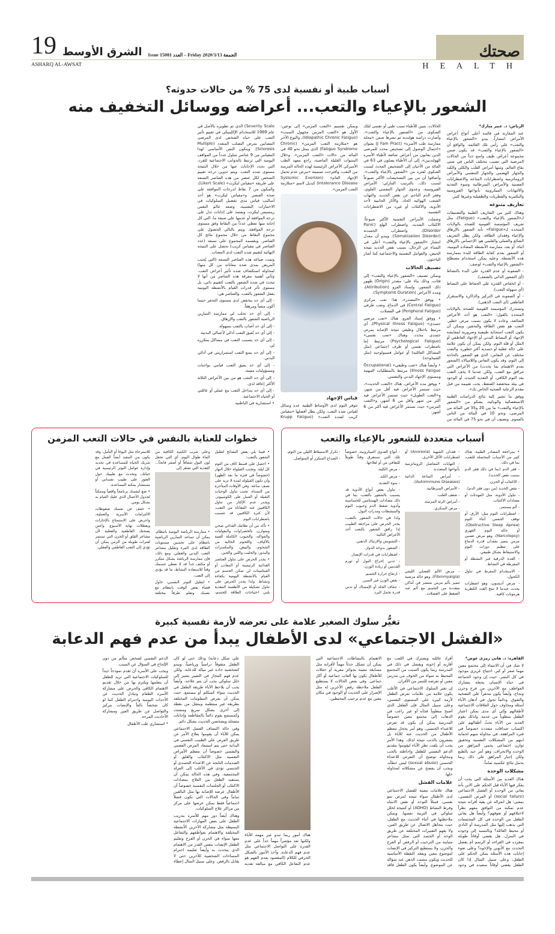صحتك
19 الشرق الأوسط Issue 15081 العدد – Friday 2020/3/13 الجمعة
HEALTH ASHARQ AL-AWSAT
أسباب طبية أو نفسية لدى 75 % من حالات حدوثه؟
الشعور بالإعياء والتعب... أعراضه ووسائل التخفيف منه
الرياض: د. عبير مبارك*
عند المقارنة في قائمة أعلى أنواع أعراض الأمراض انتشاراً، يبدو «الشعور بالإعياء والتعب» على رأس تلك القائمة. والواقع أن «الشعور بالإعياء والتعب» قد يكون ضمن مجموعة أعراض طيف واسع جداً من الحالات المرضية التي تصيب مختلف الناس في شتى بقاع العالم، ومنها أمراض القلب والكلى والكبد والجهاز الهضمي والجهاز التنفسي والأمراض الروماتزمية واضطرابات المناعة والاضطرابات العصبية والأمراض السرطانية وسوء التغذية والالتهابات الميكروبية بأنواعها الفيروسية والبكتيرية والفطريات والطفيلية وغيرها كثير.
تعاريف متنوعة
وهناك كثير من التعاريف الطبية والتصنيفات لـ«الشعور بالإعياء والتعب» (Fatigue)، مثل تعريف المؤسسة القومية للصحة بالولايات المتحدة لـ«Fatigue» بأنه الشعور بالإرهاق والإعياء وفقدان الطاقة. ولكن يظل التعريف الشائع والعملي والعلمي هو: الإحساس بالإرهاق أثناء، أو بعد، ممارسة الأنشطة المعتادة اليومية، أو الشعور بعدم كفاية الطاقة للبدء بممارسة هذه الأنشطة. وعليه يمكن استخدام مصطلح «الشعور بالإعياء والتعب» لوصف:
- الصعوبة أو عدم القدرة على البدء بالنشاط (أي الشعور الذاتي بالضعف).
- أو انخفاض القدرة على الحفاظ على النشاط (أي سهولة التعب).
- أو الصعوبة في التركيز والذاكرة والاستقرار العاطفي (أي التعب الذهني).
وتستدرك المؤسسة القومية للصحة بالولايات المتحدة بالقول: «التعب هو أحد الأعراض الشائعة، وعادة لا يكون بسبب مرض خطير. التعب هو نقص الطاقة والتحفيز، ويمكن أن يكون التعب استجابة طبيعية وضرورية لمعايشة الإجهاد أو النشاط البدني أو الإجهاد العاطفي أو الملل أو قلة النوم. ولكن يمكن أن يكون علامة على حالة عقلية أو جسدية أكثر خطورة. والتعب مختلف عن النعاس، الذي هو الشعور بالحاجة إلى النوم، وقد يكون النعاس واللامبالاة (الشعور بعدم الاهتمام بما يحدث) من الأعراض التي تترافق مع التعب، ولكن عندما لا يخف التعب بعد النوم الكافي، أو التغذية الجيدة، أو الوجود في بيئة منخفضة الضغط، يجب تقييمه من قبل مقدم الرعاية الصحية الخاص بك».
ووفق ما تشير إليه نتائج الدراسات الطبية الاستقصائية والوبائية، يشكو من «الشعور بالإعياء والتعب» ما بين 20 و35 في المائة من المرضى، ونحو 10 في المائة من الناس بالعموم. وتضيف أن في نحو 75 في المائة من الحالات، يتبين للأطباء سبب طبي أو نفسي لتلك الشكوى من «الشعور بالإعياء والتعب». وأشارت دراسة هولندية تم نشرها ضمن «مجلة ممارسة طب الأسرة» (J Fam Pract) بعنوان «احتمال الوصول إلى تشخيص محدد للمرضى الذين يعانون من أعراض شائعة لأطباء الأسرة الهولنديين»، إلى أن الأطباء يصلون في 63 في المائة من الأحيان إلى التشخيص المحدد لسبب الشكوى لفترة من «الشعور بالإعياء والتعب». وأضافوا أن من بين التشخيصات الأكثر شيوعاً لسبب ذلك، بالترتيب التنازلي: الأمراض الفيروسية، وعدوى الجهاز التنفسي العلوي، وفقر الدم الناجم عن نقص الحديد، والتهاب الشعب الهوائية الحاد، والآثار الجانبية لأحد الأدوية، والاكتئاب أو غيره من الاضطرابات النفسية.
وشملت الأمراض النفسية الأكثر شيوعاً: الاكتئاب الشديد، واضطراب الهلع (Panic Disorder)، واضطراب الجسدنة (Somatization Disorder). ويبدو أن معدل انتشار «الشعور بالإعياء والتعب» أعلى في النساء عن الرجال، بسبب نقص الحديد نتيجة الحيض، والعوامل النفسية والاجتماعية كما أشار الباحثون.
تصنيف الحالات
ويمكن تصنيف «الشعور بالإعياء والتعب» إلى فئات، وذلك بناء على: مصدر (Origin) ظهور ذلك الشعور، وإسناد العزو (Attribution)، ومدة الأعراض (Symptoms Duration).
• ووفق «المصدر»، هنا: تعب مركزي (Central Fatigue) في الدماغ، وتعب طرفي (Peripheral Fatigue) في العضلات.
• ووفق إسناد العزو، هناك «تعب مرضي جسدي» (Physical Illness Fatigue)، أي مرتبط باختلال وظيفي نتيجة الإصابة بمرض جسدي محدد، وهناك «تعب نفسي» (Psychological Fatigue) مرتبط إما باضطراب نفسي أو ظرف اجتماعي (مثل المشاكل العائلية) أو عوامل فسيولوجية (مثل الشيخوخة).
• وأيضاً هناك «تعب وظيفي» (Occupational Illness Fatigue) مرتبط بالمتطلبات المهنية ومستوى الإجهاد البدني والنفسي.
• ووفق مدة الأعراض، هناك «التعب الحديث»، حيث تستمر الأعراض فيه أقل من شهر، و«التعب الطويل» حيث تستمر الأعراض فيه أكثر من شهر وأقل من 6 أشهر، و«التعب المزمن» حيث تستمر الأعراض فيه أكثر من 6 أشهر.
ويمكن تقسيم «التعب المزمن» إلى نوعين: الأول هو «التعب المزمن مجهول السبب» (Idiopathic Chronic Fatigue)، والنوع الآخر هو «متلازمة التعب المزمن» (Chronic Fatigue Syndrome) الذي يمثل نحو 40 في المائة من حالات «التعب المزمن». وخلال السنوات القليلة الماضية، راجع معهد الطب الأميركي الأعراض الرئيسية لهذه الحالة المزمنة من التعب، واقترحت تسميته «مرض عدم تحمل الإجهاد العام» (Systemic Exertion Intolerance Disease) كبديل لاسم «متلازمة التعب المزمن».
قياس الإجهاد
تتوفر اليوم لدى الأوساط الطبية عدة وسائل لقياس شدة التعب، ولكن يظل أفضلها «مقياس كريب لشدة التعب» (Krupp Fatigue Severity Scale) الذي تم تطويره بالأصل في عام 1989 للاستخدام الإكلينيكي في تقييم تأثير التعب على حياة الشخص لدى المرضى المصابين بمرض التصلب المتعدد (Multiple Sclerosis). ويتكون النص الأساسي لهذا المقياس من 9 عناصر تتناول عدداً من المواقف اليومية التي ترتبط بالجوانب الاجتماعية للفرد، التي تحدد الإجابات عنها من خلال النتيجة مستوى شدة التعب. ويتم تدوين درجة تقييم الشخص لكل عنصر من هذه العناصر التسعة على طريقة «مقياس ليكرت» (Likert Scale)، والمكون من 7 نقاط لدرجات الموافقة على صحة العنصر. و«مقياس ليكرت» هو أحد أساليب قياس مدى تفضيل السلوكيات في الاختبارات النفسية، وضعه عالم النفس رينسيس ليكرت، ويعتمد على إجابات تدل على درجة الموافقة أو عدمها على صيغة ما، التي كل إجابة منها تعطي عدداً من النقاط وفق مستوى درجة الموافقة. ويتم بالتالي الحصول على مجموع النقاط من خلال مجموع نتائج كل العناصر. وبقسمة المجموع على تسعة (عدد العناصر في مقياس كريب) نحصل على النتيجة النهائية لتقييم شدة التعب لدى المصاب.
وتمت صياغة هذه العناصر التسعة (التي يُجيب المريض بمدى شدة معاناته من كل منها) لمحاولة استكشاف شدة تأثير أعراض التعب. وتأتي أهمية معرفة هذه العناصر من أنها لا تبحث في شدة الشعور بالتعب كتقييم ذاتي، بل مستوى تأثر قدرات القيام بالأنشطة اليومية بفعل الشعور بالتعب، والعناصر هي:
- إلى أي حد ينخفض لدي مستوى التحفز حينما أكون متعباً ومرهقاً.
- إلى أي حد تجلب لي ممارسة التمارين الرياضية الشعور بالتعب والإرهاق.
- إلى أي حد أصاب بالتعب بسهولة.
- إلى أي حد يُعيق التعب أدائي لأعمالي البدنية.
- إلى أي حد يتسبب التعب في مشاكل متكررة لي.
- إلى أي حد يمنع التعب استمراريتي في أدائي البدني.
- إلى أي حد يعيق التعب قيامي بواجبات ومسؤوليات معينة.
- إلى أي حد التعب هو من بين الأعراض الثلاثة الأكثر إعاقة لدي.
- إلى أي حد يتداخل التعب مع عملي أو عائلتي أو الحياة الاجتماعية.
• استشارية في الباطنية
أسباب متعددة للشعور بالإعياء والتعب
• بمراجعة المصادر الطبية، هناك كثير من الأسباب المحتملة للتعب، بما في ذلك:
- فقر الدم (بما في ذلك فقر الدم بسبب نقص الحديد).
- الاكتئاب أو الحزن.
- نقص الحديد (من دون فقر الدم).
- تناول الأدوية، مثل المهدئات أو مضادات الاكتئاب.
- ألم مستمر.
- اضطرابات النوم مثل: الأرق، أو توقف التنفس أثناء النوم (Obstructive Sleep Apnea)، أو حالة النوم القهري (Narcolepsy)، وهو مرض عصبي مزمن يتميز بفقدان قدرة الدماغ على تنظيم دورات النوم والاستيقاظ بشكل طبيعي.
- الغدة الدرقية غير النشطة أو المفرطة في النشاط.
- الاستخدام المفرط في تناول الكحول.
- مرض أديسون، وهو اضطراب يحدث عندما لا تنتج الغدد الكظرية هرمونات كافية.
- فقدان الشهية (Anorexia) أو اضطرابات الأكل الأخرى.
- التهابات المفاصل الروماتزمية بأنواعها المتعددة.
- أمراض المناعة الذاتية (Autoimmune Diseases).
- الأمراض السرطانية.
- ضعف القلب.
- أمراض الرئة المزمنة.
- مرض السكري.
- مرض الألم العضلي الليفي (Fibromyalgia)، وهو حالة مرضية تتميز بألم مزمن منتشر في أماكن متعددة من الجسم مع ألم عند الضغط على العضلات.
- أنواع العدوى الميكروبية، خصوصاً تلك التي تستغرق وقتاً طويلاً للتعافي من أو لعلاجها.
- مرض الكلية.
- مرض الكبد.
- سوء التغذية.
- تناول بعض أنواع الأدوية قد يتسبب بالشعور بالتعب، بما في ذلك مضادات الهستامين للحساسية وأدوية ضغط الدم وحبوب النوم والمنشطات ومدرات البول.
ولذا في حالات الشعور بالتعب، يجدر الحرص على مراجعة الطبيب إذا رافق الشعور بالتعب أحد الأعراض التالية:
- التشويش والارتباك الذهني.
- الشعور بدوخة الدوار.
- اضطرابات في قدرات الإبصار.
- تدني إخراج البول أو تورم القدمين أو زيادة الوزن.
- ارتفاع حرارة الجسم.
- نقص الوزن غير المبرر.
- جفاف الجلد أو الإمساك أو تدني قدرة تحمل البرد.
- تكرار الاستيقاظ الليلي من النوم.
- الصداع المتكرر أو المتواصل.
خطوات للعناية بالنفس في حالات التعب المزمن
• فيما يلي بعض النصائح لتقليل الشعور بالتعب:
• احصل على قسط كاف من النوم كل ليلة. وتجنب القيلولة خلال النهار (خصوصاً في فترة ما بعد الظهر) وأن تكون القيلولة لمدة لا تزيد على نصف ساعة. وفي الأوقات المتأخرة من المساء، تجنب تناول الوجبات الثقيلة أو العمل على الكومبيوتر. ويجدر عدم الإكثار من تناول الكافيين عند المعاناة من التعب، لأن كثرة الكافيين قد تتسبب باضطرابات النوم.
• تأكد من أن نظامك الغذائي صحي ومتوازن، بالخضراوات والبقوليات والفواكه، والحبوب الكاملة الغنية بالألياف، واللحوم الخالية من الشحوم، والبيض، والمكسرات والبذور، والحليب واللبن والجبن.
• يجدر الحرص على تناول العناصر الغذائية الرئيسية أو المعادن أو الفيتامينات لن تمكن الجسم من القيام بالأنشطة اليومية بكفاءة ونشاط. ولذا يجدر الحرص على تناول تشكيلة من الأطعمة المغذية يلبي احتياجات الطاقة للجسم، وعلى شرب الكمية الكافية من الماء طوال اليوم، أي التي تجعل لون البول شفافاً أو أصفر فاتحاً... التغذية التي تفتقر إلى
• ممارسة الرياضة اليومية بانتظام. يمكن أن تساعد التمارين الرياضية بانتظام على تحسين مستويات الطاقة لدى المرء وتقليل مشاعر التعب البدني والعقلي. ومع ذلك، فإن ممارسة الرياضة بشكل متكرر أو مكثف جداً قد لا تعطي جسمك وقتاً للاستعادة النشاط، ما قد يؤدي إلى التعب.
• لتقليل التوتر النفسي، حاول قضاء بعض الوقت بانتظام مع نفسك وتعلم طرقاً مختلفة للاسترخاء مثل اليوغا أو التأمل. وقد يكون من المفيد أيضاً العمل مع شريك الحياة للمساعدة في تحديد وإدارة عوامل التوتر الرئيسية في حياتك، وتحدث مع طبيبك حول العثور على طبيب نفساني أو مستشار يمكنه المساعدة.
• ضع لنفسك برنامجاً واقعياً وممكناً لجدول الأعمال الذي عليك القيام به بشكل يومي.
• خفف عن نفسك ضغوطات الالتزامات الأسرية والعملية، واحرص على الاستمتاع بالإجازات وبعطلات نهاية الأسبوع. واعتنِ بصحتك العاطفية والعقلية لأن مشاعر القلق أو الحزن التي تستمر لفترات طويلة من الزمن يمكن أن تؤدي إلى التعب العاطفي والعقلي.
تغيُّر سلوك الصغير علامة على تعرضه لأزمة نفسية كبيرة
«الفشل الاجتماعي» لدى الأطفال يبدأ من عدم فهم الدعابة
القاهرة: د. هاني رمزي عوض*
لا شك في أن الانتماء إلى مجتمع معين مهما صغر أو كبر، احتياج غريزي موجود في كل البشر، حيث إن وجود الجماعة في حياة الإنسان يجعله يتشارك العواطف مع الآخرين من فرح وحزن ونجاح، وأيضاً يكون محفزاً على التضحية والتفوق. ودائماً تجول في أذهان الآباء أسئلة ومخاوف حول العلاقات الاجتماعية لأطفالهم وإلى أي مدى يمكن اعتبار الطفل منطوياً من عدمه. ولذلك يقوم العديد من الآباء بحثّ أطفالهم على اكتساب صداقات متعددة خصوصاً في فترة المراهقة، في محاولة منهم لحماية ابنهم من المشكلات النفسية وتحقيق توازن اجتماعي يحمي المراهق من الوحدة والانحراف، وهو أمر جيد بالطبع ولكن إجبار المراهق على ذلك ربما يحمل نتائج عكسية تماماً.
مشكلات الوحدة
هناك العديد من الأسئلة التي يجب أن يفكر فيها الآباء قبل الحكم على الابن بأنه يعاني من الوحدة أو الفشل الاجتماعي (social failure) أو المرض النفسي، بمعنى: هل انعزاله عن بقية أقرانه نتيجة عدم تمكنه من التوافق معهم نظراً لاختلافهم أو تفوقهم؟ وأيضاً هل يعاني الطفل من الوحدة في كل المجتمعات التي يذهب إليها مثل المدرسة أو النادي أو محيط العائلة؟ وبالنسبة إلى وجوده في المنزل، هل يقضي أوقاتاً طويلة بمفرده في القراءة أو الرسم أم يفضل التحدث مع الأبوين والإخوة؟ وعلى ضوء إجابات هذه الأسئلة يمكن الحكم على الطفل، وعلى سبيل المثال إذا كان الطفل يقضي أوقاتاً سعيدة في وجود أفراد عائلته ويشترك في اللعب مع أقاربه أو إخوته ويفشل في ذلك في المدرسة ربما يكون السبب من المجتمع المحيط به سواء من الخوف من مدرس معين أو تعرضه للتنمر من الأقران.
إن تغير السلوك الاجتماعي في الأغلب يكون علامة من علامات تعرض الطفل لأزمة كبيرة على المستوى النفسي، وعلى سبيل المثال فإن الطفل الذي أصبح منطوياً فجأة أو غير راغب في الذهاب إلى مجتمع معين خصوصاً المدرسة يمكن أن يكون قد تعرض للاعتداء الجنسي، وهو أمر يخجل معظم الأطفال من الحديث عنه للآباء بل يشعرون بالذنب نتيجة لذلك. وهذا الأمر يجب أن يلفت نظر الآباء ليقوموا بتقديم الدعم النفسي للطفل وإحاطته بالحب ومحاولة توضيح أن التعرض للاعتداء الجنسي (sexual abuse) ليس خطأه، ويجب أن يفصح عن مشكلاته لمحاولة حلها.
علامات الفشل
هناك علامات معينة للفشل الاجتماعي لدى الأطفال سواء نتيجة لمرض نمو نفسي، فمثلاً التوحد أو نقص الانتباه وفرط النشاط (ADHD) أو كنتيجة لخلل سلوكي في التربية نفسها. ويمكن ملاحظتها في أثناء الحديث مع الطفل، حيث يتجاهل الاتصال عن طريق العين، ولا يفهم التعبيرات المختلفة عن طريق الوجه أو الجسد التي تمثل مشاعر متباينة من الترحيب أو الرفض أو الفرح والحزن، ولا يستطيع التركيز في الإنصات لموضوع معين ويفقد النقطة الأساسية للحديث ويكون مشتت الذهن عند سؤاله عن الموضوع. وأيضاً يكون الطفل فاقد الاهتمام بالنشاطات الاجتماعية التي يمكن أن تشكل حدثاً مهماً لأقرانه مثل مسابقة معينة بجوائز مغرية أو حفلات للأطفال تكون بها ألعاب جماعية أو أكل جماعي. وفي بعض الحالات لا يستطيع الطفل ملاحظة رفض الآخرين له مثل الإصرار على الحديث أو الوجود في مكان معين مع عدم ترحيب المحيطين.
هناك أمور ربما تبدو غير مهمة للآباء ولكنها تعد مؤشراً مهماً جداً على عدم القدرة على التواصل الاجتماعي مثل عدم فهم الدعابة، وأخذ الأمور بالشكل الحرفي للكلام (المقصود بعدم الفهم هو عدم التفاعل الكافي مع مبالغة نقدية على شكل دعابة) وذلك حتى لو كان الطفل متفوقاً دراسياً ورياضياً، ويبدو كشخصية جادة غير ميالة للدعابة. ولكن عدم فهم المجاز في التعبير يشير إلى خلل سلوكي يجب أن يتم علاجه. وأيضاً يجب أن يلاحظ الآباء طريقة الطفل في الحديث سواء كمتكلم أو مستمع، حيث يمكن أن يعرض المعلومات المختلفة بطريقة غير منتظمة وينتقل من نقطة إلى أخرى بشكل سريع ومشتت وكمستمع يقوم دائماً بالمقاطعة وإجابات متعجلة ويشخصن الحديث بشكل دائم.
وفي حالة اكتشاف الفشل الاجتماعي يمكن للآباء أن يقوموا بعلاج الأمر عن طريق العرض على الطبيب النفسي في البداية حتى يتم استبعاد المرض العصبي والنفسي خصوصاً أن معظم الأمراض النفسية مثل الاكتئاب والقلق أو الصدمات الناتجة عن الاعتداء الجسدي أو الجنسي تؤدي في الأغلب إلى العزلة المجتمعية. وفي هذه الحالة يمكن أن يستفيد الطفل من العلاج بمضادات الاكتئاب أو الجلسات النفسية خصوصاً أن الأطفال عرضة للإصابة بها مثل البالغين تماماً وفي الحالات التي تكون فشلاً اجتماعياً فقط يمكن عرضها على مركز من مراكز علاج السلوكيات.
وهناك أيضاً دور مهم للأسرة بتدريب الطفل على بعض المهارات الاجتماعية البسيطة مثل مشاركة الآخرين الأنشطة المختلفة والاهتمام بعواطفهم والتفاعل معها سواء في الحزن أو الفرح وتعليم الطفل الإنصات بنفس القدر من الاهتمام الذي يتحدث به وأيضاً تعليمه احترام المساحات الشخصية للآخرين حتى لا يقابل بالرفض. وعلى سبيل المثال إعطاء الدعم النفسي لشخص متألم من دون الإلحاح في السؤال عن السبب.
ويجب على الأسرة أن تقدم نموذجاً جيداً للسلوكيات الاجتماعية التي تريد للطفل أن يتعلمها ويلتزم بها من خلال تقديم الاهتمام الكافي والحرص على مشاركة الأسرة الطعام وتبادل الحديث عن الأحداث اليومية واحترام الطفل كما لو كان شخصاً بالغاً والإنصات بتركيز والتواصل عن طريق العين ومشاركة الأحاديث المرحة.
* استشاري طب الأطفال